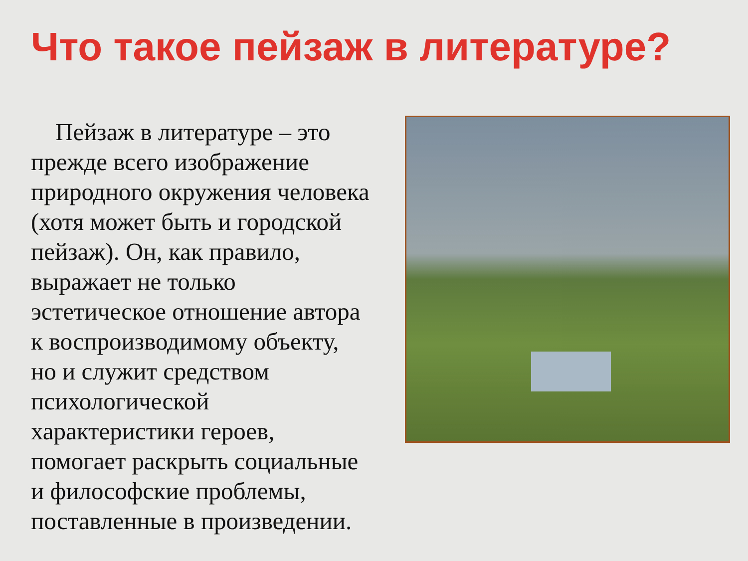Что такое пейзаж в литературе?
Пейзаж в литературе – это прежде всего изображение природного окружения человека (хотя может быть и городской пейзаж). Он, как правило, выражает не только эстетическое отношение автора к воспроизводимому объекту, но и служит средством психологической характеристики героев, помогает раскрыть социальные и философские проблемы, поставленные в произведении.